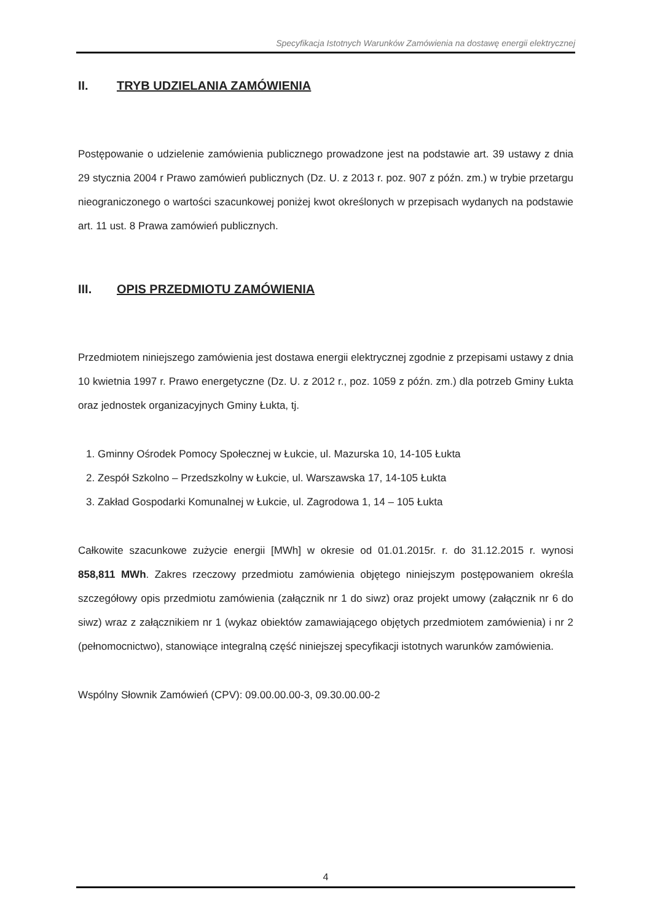Specyfikacja Istotnych Warunków Zamówienia na dostawę energii elektrycznej
II. TRYB UDZIELANIA ZAMÓWIENIA
Postępowanie o udzielenie zamówienia publicznego prowadzone jest na podstawie art. 39 ustawy z dnia 29 stycznia 2004 r Prawo zamówień publicznych (Dz. U. z 2013 r. poz. 907 z późn. zm.) w trybie przetargu nieograniczonego o wartości szacunkowej poniżej kwot określonych w przepisach wydanych na podstawie art. 11 ust. 8 Prawa zamówień publicznych.
III. OPIS PRZEDMIOTU ZAMÓWIENIA
Przedmiotem niniejszego zamówienia jest dostawa energii elektrycznej zgodnie z przepisami ustawy z dnia 10 kwietnia 1997 r. Prawo energetyczne (Dz. U. z 2012 r., poz. 1059 z późn. zm.) dla potrzeb Gminy Łukta oraz jednostek organizacyjnych Gminy Łukta, tj.
1. Gminny Ośrodek Pomocy Społecznej w Łukcie, ul. Mazurska 10, 14-105 Łukta
2. Zespół Szkolno – Przedszkolny w Łukcie, ul. Warszawska 17, 14-105 Łukta
3. Zakład Gospodarki Komunalnej w Łukcie, ul. Zagrodowa 1, 14 – 105 Łukta
Całkowite szacunkowe zużycie energii [MWh] w okresie od 01.01.2015r. r. do 31.12.2015 r. wynosi 858,811 MWh. Zakres rzeczowy przedmiotu zamówienia objętego niniejszym postępowaniem określa szczegółowy opis przedmiotu zamówienia (załącznik nr 1 do siwz) oraz projekt umowy (załącznik nr 6 do siwz) wraz z załącznikiem nr 1 (wykaz obiektów zamawiającego objętych przedmiotem zamówienia) i nr 2 (pełnomocnictwo), stanowiące integralną część niniejszej specyfikacji istotnych warunków zamówienia.
Wspólny Słownik Zamówień (CPV): 09.00.00.00-3, 09.30.00.00-2
4